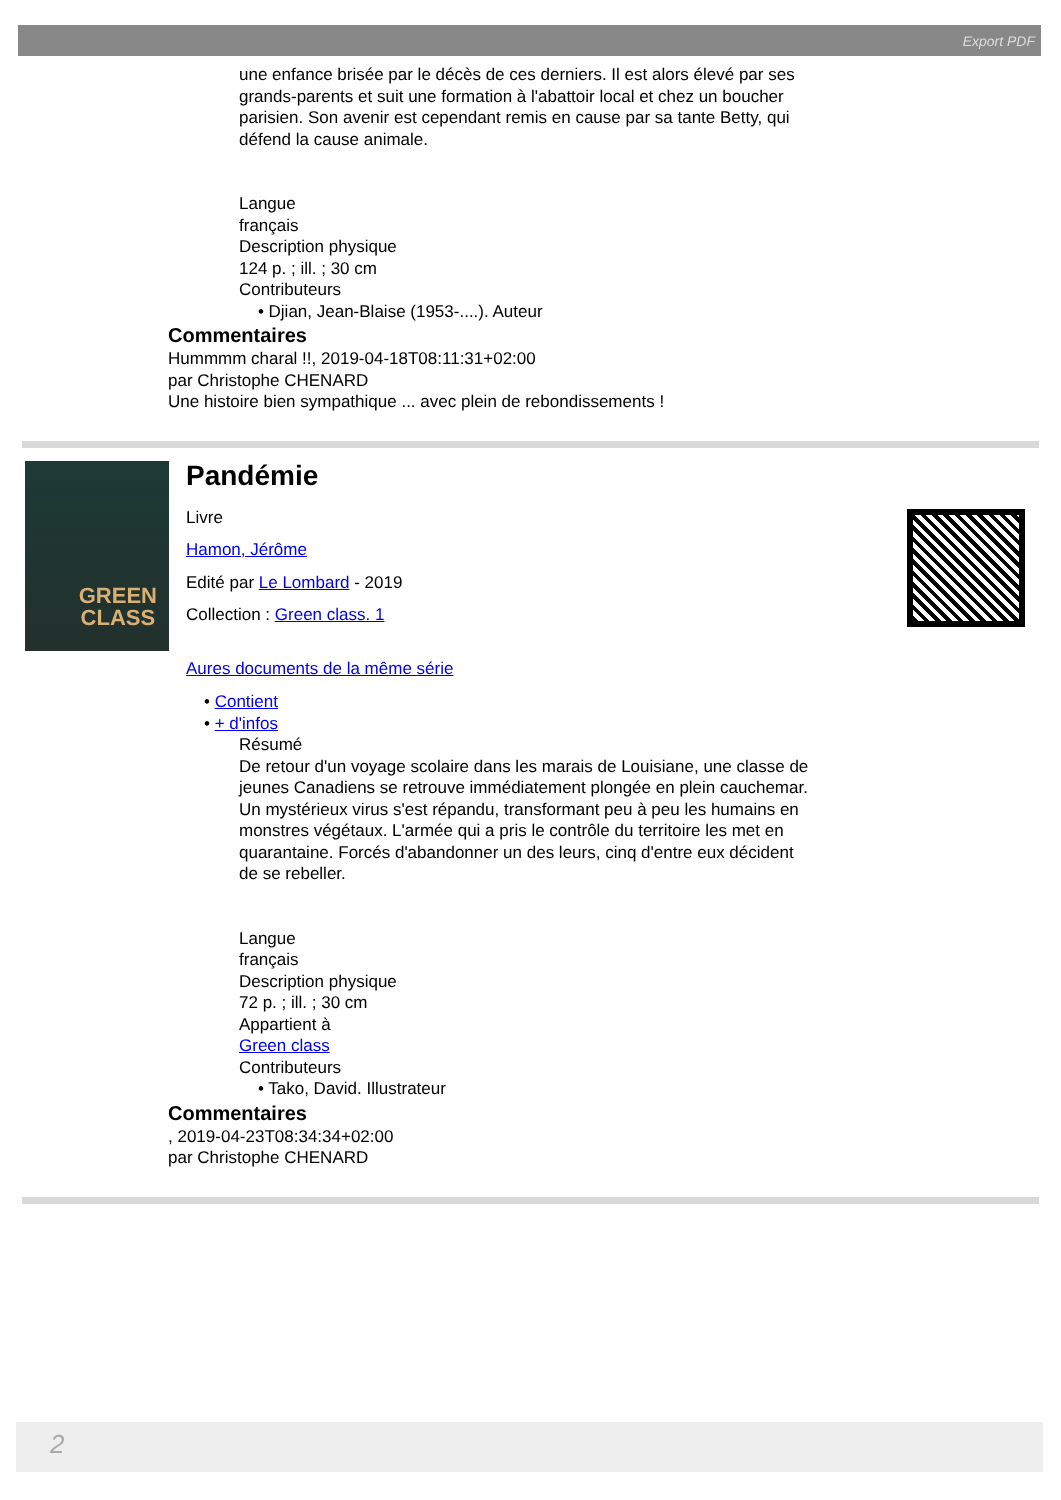Export PDF
une enfance brisée par le décès de ces derniers. Il est alors élevé par ses grands-parents et suit une formation à l'abattoir local et chez un boucher parisien. Son avenir est cependant remis en cause par sa tante Betty, qui défend la cause animale.
Langue
français
Description physique
124 p. ; ill. ; 30 cm
Contributeurs
• Djian, Jean-Blaise (1953-....). Auteur
Commentaires
Hummmm charal !!, 2019-04-18T08:11:31+02:00
par Christophe CHENARD
Une histoire bien sympathique ... avec plein de rebondissements !
GREEN
CLASS
Pandémie
Livre
Hamon, Jérôme
Edité par Le Lombard - 2019
Collection : Green class. 1
Aures documents de la même série
• Contient
• + d'infos
Résumé
De retour d'un voyage scolaire dans les marais de Louisiane, une classe de jeunes Canadiens se retrouve immédiatement plongée en plein cauchemar. Un mystérieux virus s'est répandu, transformant peu à peu les humains en monstres végétaux. L'armée qui a pris le contrôle du territoire les met en quarantaine. Forcés d'abandonner un des leurs, cinq d'entre eux décident de se rebeller.
Langue
français
Description physique
72 p. ; ill. ; 30 cm
Appartient à
Green class
Contributeurs
• Tako, David. Illustrateur
Commentaires
, 2019-04-23T08:34:34+02:00
par Christophe CHENARD
2